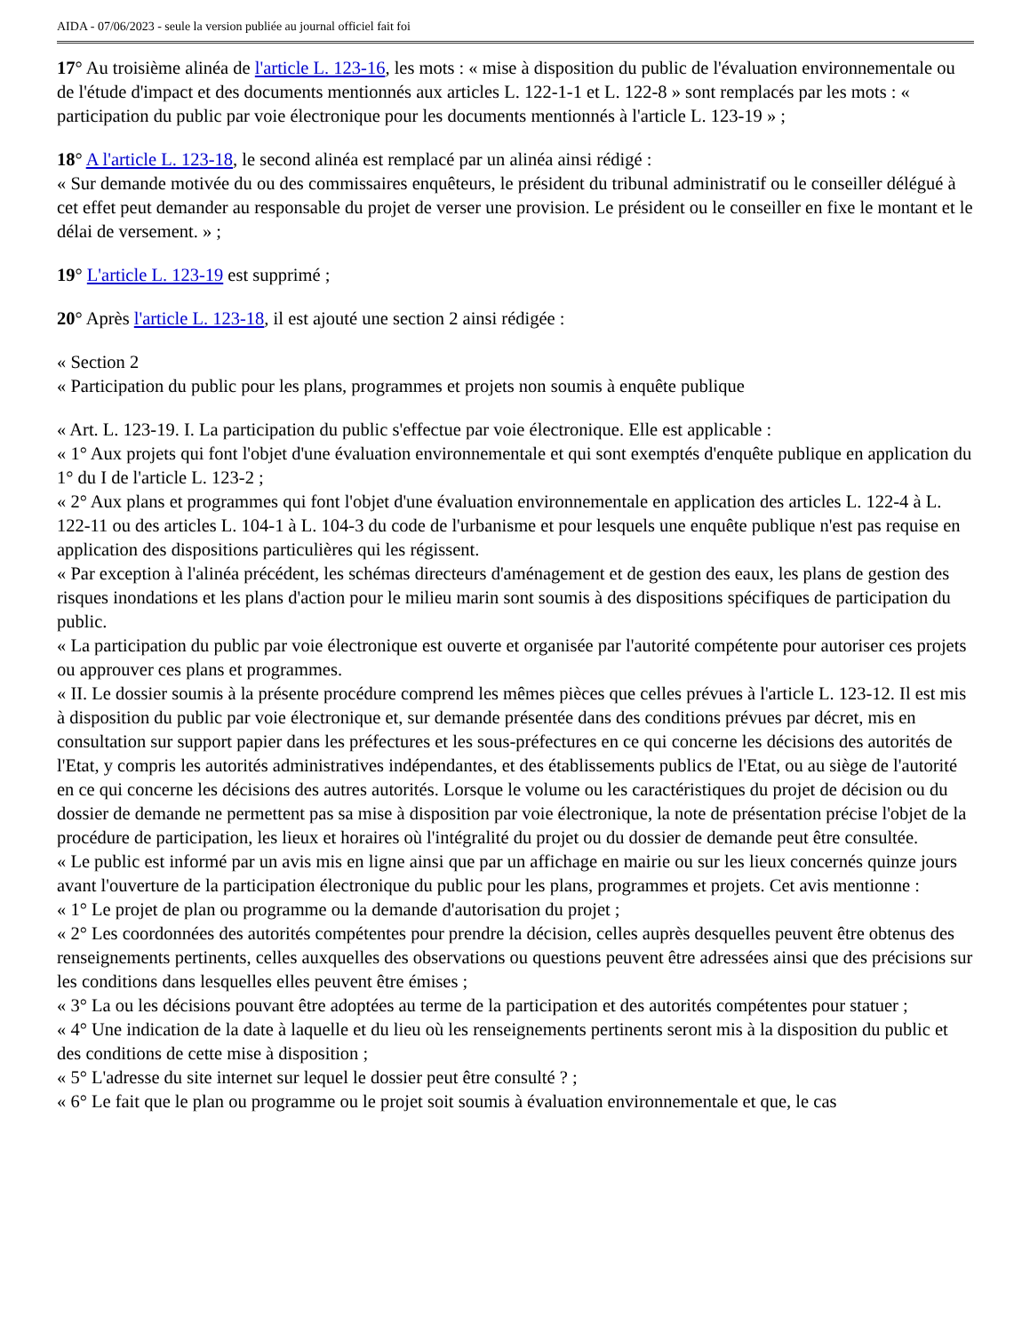AIDA - 07/06/2023 - seule la version publiée au journal officiel fait foi
17° Au troisième alinéa de l'article L. 123-16, les mots : « mise à disposition du public de l'évaluation environnementale ou de l'étude d'impact et des documents mentionnés aux articles L. 122-1-1 et L. 122-8 » sont remplacés par les mots : « participation du public par voie électronique pour les documents mentionnés à l'article L. 123-19 » ;
18° A l'article L. 123-18, le second alinéa est remplacé par un alinéa ainsi rédigé :
« Sur demande motivée du ou des commissaires enquêteurs, le président du tribunal administratif ou le conseiller délégué à cet effet peut demander au responsable du projet de verser une provision. Le président ou le conseiller en fixe le montant et le délai de versement. » ;
19° L'article L. 123-19 est supprimé ;
20° Après l'article L. 123-18, il est ajouté une section 2 ainsi rédigée :
« Section 2
« Participation du public pour les plans, programmes et projets non soumis à enquête publique
« Art. L. 123-19. I. La participation du public s'effectue par voie électronique. Elle est applicable :
« 1° Aux projets qui font l'objet d'une évaluation environnementale et qui sont exemptés d'enquête publique en application du 1° du I de l'article L. 123-2 ;
« 2° Aux plans et programmes qui font l'objet d'une évaluation environnementale en application des articles L. 122-4 à L. 122-11 ou des articles L. 104-1 à L. 104-3 du code de l'urbanisme et pour lesquels une enquête publique n'est pas requise en application des dispositions particulières qui les régissent.
« Par exception à l'alinéa précédent, les schémas directeurs d'aménagement et de gestion des eaux, les plans de gestion des risques inondations et les plans d'action pour le milieu marin sont soumis à des dispositions spécifiques de participation du public.
« La participation du public par voie électronique est ouverte et organisée par l'autorité compétente pour autoriser ces projets ou approuver ces plans et programmes.
« II. Le dossier soumis à la présente procédure comprend les mêmes pièces que celles prévues à l'article L. 123-12. Il est mis à disposition du public par voie électronique et, sur demande présentée dans des conditions prévues par décret, mis en consultation sur support papier dans les préfectures et les sous-préfectures en ce qui concerne les décisions des autorités de l'Etat, y compris les autorités administratives indépendantes, et des établissements publics de l'Etat, ou au siège de l'autorité en ce qui concerne les décisions des autres autorités. Lorsque le volume ou les caractéristiques du projet de décision ou du dossier de demande ne permettent pas sa mise à disposition par voie électronique, la note de présentation précise l'objet de la procédure de participation, les lieux et horaires où l'intégralité du projet ou du dossier de demande peut être consultée.
« Le public est informé par un avis mis en ligne ainsi que par un affichage en mairie ou sur les lieux concernés quinze jours avant l'ouverture de la participation électronique du public pour les plans, programmes et projets. Cet avis mentionne :
« 1° Le projet de plan ou programme ou la demande d'autorisation du projet ;
« 2° Les coordonnées des autorités compétentes pour prendre la décision, celles auprès desquelles peuvent être obtenus des renseignements pertinents, celles auxquelles des observations ou questions peuvent être adressées ainsi que des précisions sur les conditions dans lesquelles elles peuvent être émises ;
« 3° La ou les décisions pouvant être adoptées au terme de la participation et des autorités compétentes pour statuer ;
« 4° Une indication de la date à laquelle et du lieu où les renseignements pertinents seront mis à la disposition du public et des conditions de cette mise à disposition ;
« 5° L'adresse du site internet sur lequel le dossier peut être consulté ? ;
« 6° Le fait que le plan ou programme ou le projet soit soumis à évaluation environnementale et que, le cas